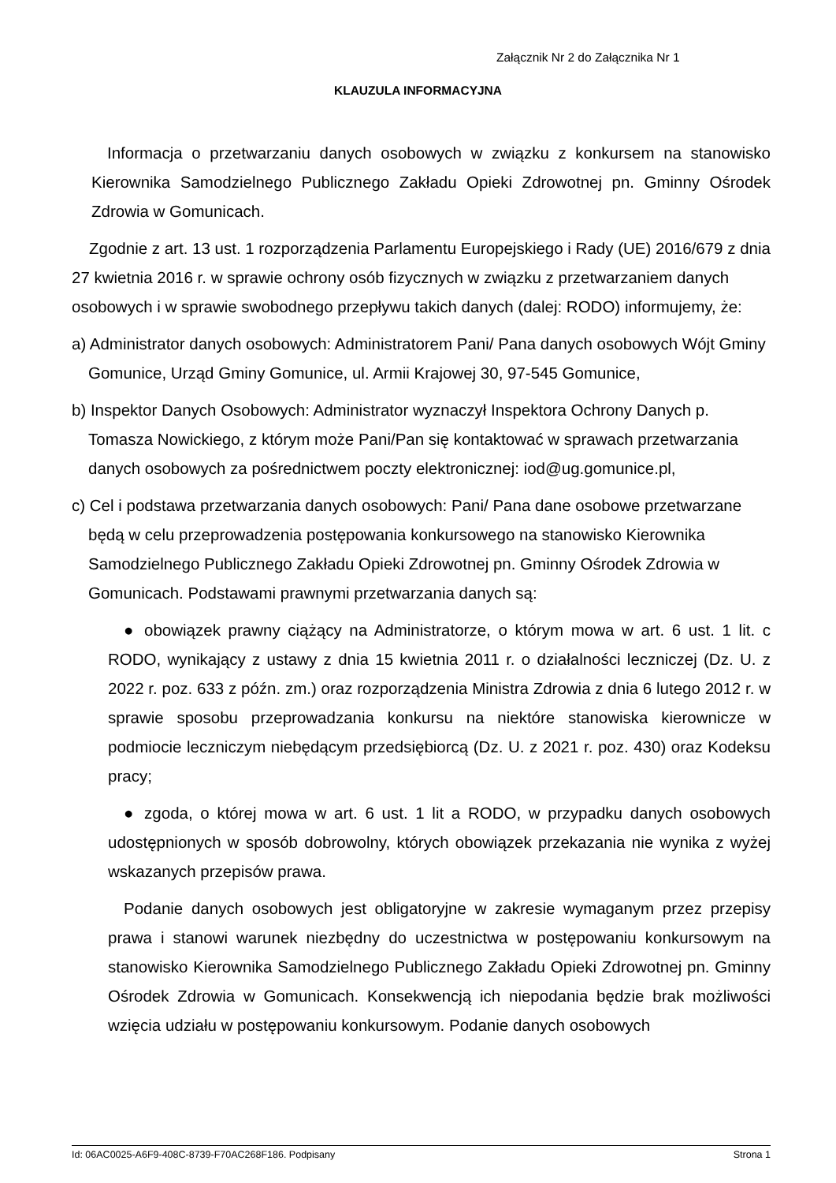Załącznik Nr 2 do Załącznika Nr 1
KLAUZULA INFORMACYJNA
Informacja o przetwarzaniu danych osobowych w związku z konkursem na stanowisko Kierownika Samodzielnego Publicznego Zakładu Opieki Zdrowotnej pn. Gminny Ośrodek Zdrowia w Gomunicach.
Zgodnie z art. 13 ust. 1 rozporządzenia Parlamentu Europejskiego i Rady (UE) 2016/679 z dnia 27 kwietnia 2016 r. w sprawie ochrony osób fizycznych w związku z przetwarzaniem danych osobowych i w sprawie swobodnego przepływu takich danych (dalej: RODO) informujemy, że:
a) Administrator danych osobowych: Administratorem Pani/ Pana danych osobowych Wójt Gminy Gomunice, Urząd Gminy Gomunice, ul. Armii Krajowej 30, 97-545 Gomunice,
b) Inspektor Danych Osobowych: Administrator wyznaczył Inspektora Ochrony Danych p. Tomasza Nowickiego, z którym może Pani/Pan się kontaktować w sprawach przetwarzania danych osobowych za pośrednictwem poczty elektronicznej: iod@ug.gomunice.pl,
c) Cel i podstawa przetwarzania danych osobowych: Pani/ Pana dane osobowe przetwarzane będą w celu przeprowadzenia postępowania konkursowego na stanowisko Kierownika Samodzielnego Publicznego Zakładu Opieki Zdrowotnej pn. Gminny Ośrodek Zdrowia w Gomunicach. Podstawami prawnymi przetwarzania danych są:
● obowiązek prawny ciążący na Administratorze, o którym mowa w art. 6 ust. 1 lit. c RODO, wynikający z ustawy z dnia 15 kwietnia 2011 r. o działalności leczniczej (Dz. U. z 2022 r. poz. 633 z późn. zm.) oraz rozporządzenia Ministra Zdrowia z dnia 6 lutego 2012 r. w sprawie sposobu przeprowadzania konkursu na niektóre stanowiska kierownicze w podmiocie leczniczym niebędącym przedsiębiorcą (Dz. U. z 2021 r. poz. 430) oraz Kodeksu pracy;
● zgoda, o której mowa w art. 6 ust. 1 lit a RODO, w przypadku danych osobowych udostępnionych w sposób dobrowolny, których obowiązek przekazania nie wynika z wyżej wskazanych przepisów prawa.
Podanie danych osobowych jest obligatoryjne w zakresie wymaganym przez przepisy prawa i stanowi warunek niezbędny do uczestnictwa w postępowaniu konkursowym na stanowisko Kierownika Samodzielnego Publicznego Zakładu Opieki Zdrowotnej pn. Gminny Ośrodek Zdrowia w Gomunicach. Konsekwencją ich niepodania będzie brak możliwości wzięcia udziału w postępowaniu konkursowym. Podanie danych osobowych
Id: 06AC0025-A6F9-408C-8739-F70AC268F186. Podpisany Strona 1